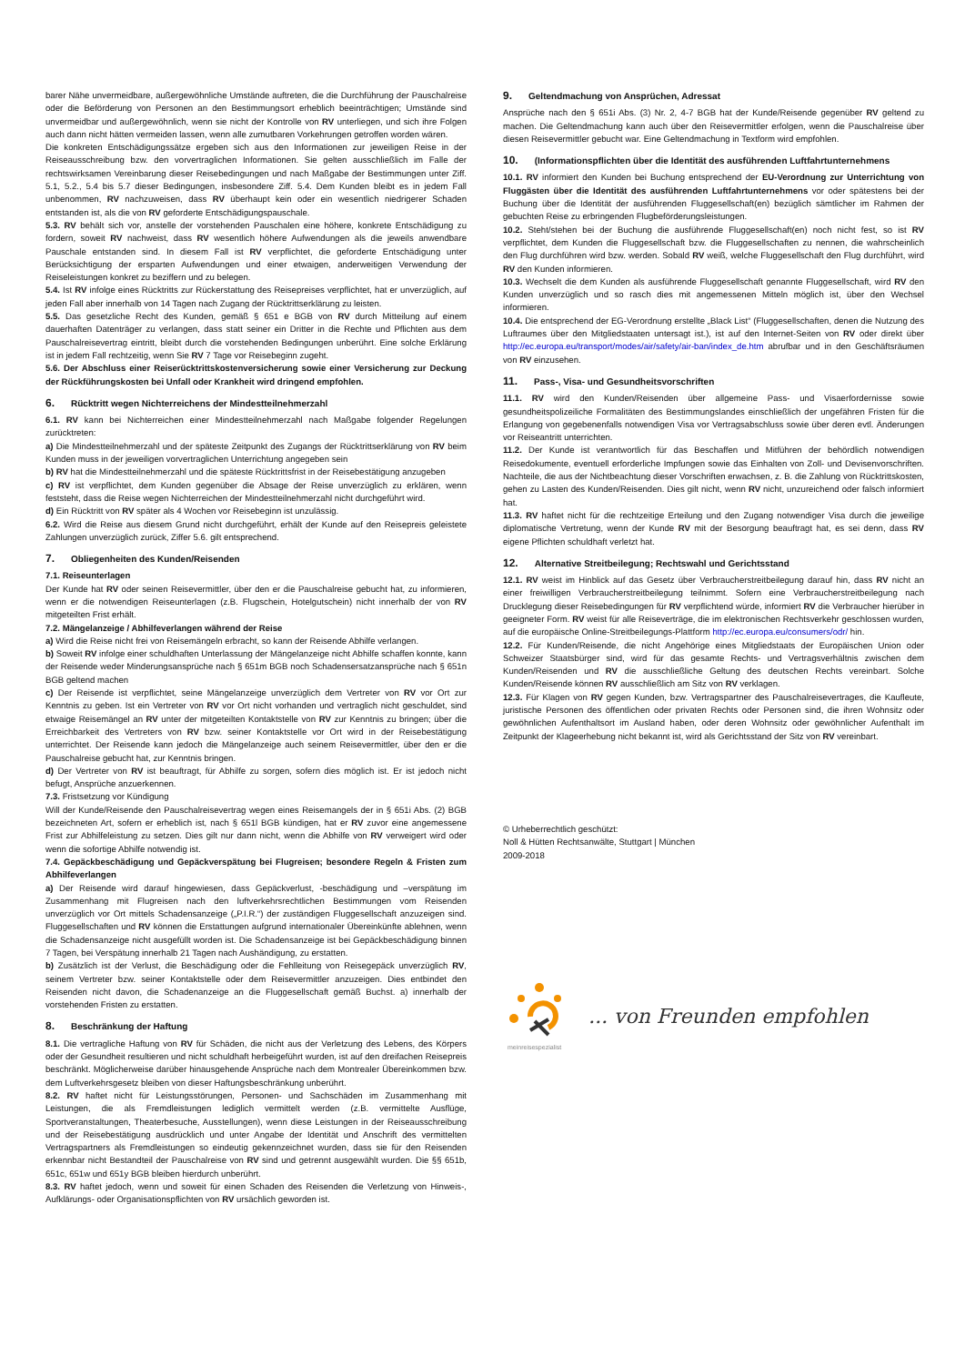barer Nähe unvermeidbare, außergewöhnliche Umstände auftreten, die die Durchführung der Pauschalreise oder die Beförderung von Personen an den Bestimmungsort erheblich beeinträchtigen; Umstände sind unvermeidbar und außergewöhnlich, wenn sie nicht der Kontrolle von RV unterliegen, und sich ihre Folgen auch dann nicht hätten vermeiden lassen, wenn alle zumutbaren Vorkehrungen getroffen worden wären.
Die konkreten Entschädigungssätze ergeben sich aus den Informationen zur jeweiligen Reise in der Reiseausschreibung bzw. den vorvertraglichen Informationen. Sie gelten ausschließlich im Falle der rechtswirksamen Vereinbarung dieser Reisebedingungen und nach Maßgabe der Bestimmungen unter Ziff. 5.1, 5.2., 5.4 bis 5.7 dieser Bedingungen, insbesondere Ziff. 5.4. Dem Kunden bleibt es in jedem Fall unbenommen, RV nachzuweisen, dass RV überhaupt kein oder ein wesentlich niedrigerer Schaden entstanden ist, als die von RV geforderte Entschädigungspauschale.
5.3. RV behält sich vor, anstelle der vorstehenden Pauschalen eine höhere, konkrete Entschädigung zu fordern, soweit RV nachweist, dass RV wesentlich höhere Aufwendungen als die jeweils anwendbare Pauschale entstanden sind. In diesem Fall ist RV verpflichtet, die geforderte Entschädigung unter Berücksichtigung der ersparten Aufwendungen und einer etwaigen, anderweitigen Verwendung der Reiseleistungen konkret zu beziffern und zu belegen.
5.4. Ist RV infolge eines Rücktritts zur Rückerstattung des Reisepreises verpflichtet, hat er unverzüglich, auf jeden Fall aber innerhalb von 14 Tagen nach Zugang der Rücktrittserklärung zu leisten.
5.5. Das gesetzliche Recht des Kunden, gemäß § 651 e BGB von RV durch Mitteilung auf einem dauerhaften Datenträger zu verlangen, dass statt seiner ein Dritter in die Rechte und Pflichten aus dem Pauschalreisevertrag eintritt, bleibt durch die vorstehenden Bedingungen unberührt. Eine solche Erklärung ist in jedem Fall rechtzeitig, wenn Sie RV 7 Tage vor Reisebeginn zugeht.
5.6. Der Abschluss einer Reiserücktrittskostenversicherung sowie einer Versicherung zur Deckung der Rückführungskosten bei Unfall oder Krankheit wird dringend empfohlen.
6. Rücktritt wegen Nichterreichens der Mindestteilnehmerzahl
6.1. RV kann bei Nichterreichen einer Mindestteilnehmerzahl nach Maßgabe folgender Regelungen zurücktreten:
a) Die Mindestteilnehmerzahl und der späteste Zeitpunkt des Zugangs der Rücktrittserklärung von RV beim Kunden muss in der jeweiligen vorvertraglichen Unterrichtung angegeben sein
b) RV hat die Mindestteilnehmerzahl und die späteste Rücktrittsfrist in der Reisebestätigung anzugeben
c) RV ist verpflichtet, dem Kunden gegenüber die Absage der Reise unverzüglich zu erklären, wenn feststeht, dass die Reise wegen Nichterreichen der Mindestteilnehmerzahl nicht durchgeführt wird.
d) Ein Rücktritt von RV später als 4 Wochen vor Reisebeginn ist unzulässig.
6.2. Wird die Reise aus diesem Grund nicht durchgeführt, erhält der Kunde auf den Reisepreis geleistete Zahlungen unverzüglich zurück, Ziffer 5.6. gilt entsprechend.
7. Obliegenheiten des Kunden/Reisenden
7.1. Reiseunterlagen
Der Kunde hat RV oder seinen Reisevermittler, über den er die Pauschalreise gebucht hat, zu informieren, wenn er die notwendigen Reiseunterlagen (z.B. Flugschein, Hotelgutschein) nicht innerhalb der von RV mitgeteilten Frist erhält.
7.2. Mängelanzeige / Abhilfeverlangen während der Reise
a) Wird die Reise nicht frei von Reisemängeln erbracht, so kann der Reisende Abhilfe verlangen.
b) Soweit RV infolge einer schuldhaften Unterlassung der Mängelanzeige nicht Abhilfe schaffen konnte, kann der Reisende weder Minderungsansprüche nach § 651m BGB noch Schadensersatzansprüche nach § 651n BGB geltend machen
c) Der Reisende ist verpflichtet, seine Mängelanzeige unverzüglich dem Vertreter von RV vor Ort zur Kenntnis zu geben. Ist ein Vertreter von RV vor Ort nicht vorhanden und vertraglich nicht geschuldet, sind etwaige Reisemängel an RV unter der mitgeteilten Kontaktstelle von RV zur Kenntnis zu bringen; über die Erreichbarkeit des Vertreters von RV bzw. seiner Kontaktstelle vor Ort wird in der Reisebestätigung unterrichtet. Der Reisende kann jedoch die Mängelanzeige auch seinem Reisevermittler, über den er die Pauschalreise gebucht hat, zur Kenntnis bringen.
d) Der Vertreter von RV ist beauftragt, für Abhilfe zu sorgen, sofern dies möglich ist. Er ist jedoch nicht befugt, Ansprüche anzuerkennen.
7.3. Fristsetzung vor Kündigung
Will der Kunde/Reisende den Pauschalreisevertrag wegen eines Reisemangels der in § 651i Abs. (2) BGB bezeichneten Art, sofern er erheblich ist, nach § 651l BGB kündigen, hat er RV zuvor eine angemessene Frist zur Abhilfeleistung zu setzen. Dies gilt nur dann nicht, wenn die Abhilfe von RV verweigert wird oder wenn die sofortige Abhilfe notwendig ist.
7.4. Gepäckbeschädigung und Gepäckverspätung bei Flugreisen; besondere Regeln & Fristen zum Abhilfeverlangen
a) Der Reisende wird darauf hingewiesen, dass Gepäckverlust, -beschädigung und –verspätung im Zusammenhang mit Flugreisen nach den luftverkehrsrechtlichen Bestimmungen vom Reisenden unverzüglich vor Ort mittels Schadensanzeige („P.I.R.“) der zuständigen Fluggesellschaft anzuzeigen sind. Fluggesellschaften und RV können die Erstattungen aufgrund internationaler Übereinkünfte ablehnen, wenn die Schadensanzeige nicht ausgefüllt worden ist. Die Schadensanzeige ist bei Gepäckbeschädigung binnen 7 Tagen, bei Verspätung innerhalb 21 Tagen nach Aushändigung, zu erstatten.
b) Zusätzlich ist der Verlust, die Beschädigung oder die Fehlleitung von Reisegepäck unverzüglich RV, seinem Vertreter bzw. seiner Kontaktstelle oder dem Reisevermittler anzuzeigen. Dies entbindet den Reisenden nicht davon, die Schadenanzeige an die Fluggesellschaft gemäß Buchst. a) innerhalb der vorstehenden Fristen zu erstatten.
8. Beschränkung der Haftung
8.1. Die vertragliche Haftung von RV für Schäden, die nicht aus der Verletzung des Lebens, des Körpers oder der Gesundheit resultieren und nicht schuldhaft herbeigeführt wurden, ist auf den dreifachen Reisepreis beschränkt. Möglicherweise darüber hinausgehende Ansprüche nach dem Montrealer Übereinkommen bzw. dem Luftverkehrsgesetz bleiben von dieser Haftungsbeschränkung unberührt.
8.2. RV haftet nicht für Leistungsstörungen, Personen- und Sachschäden im Zusammenhang mit Leistungen, die als Fremdleistungen lediglich vermittelt werden (z.B. vermittelte Ausflüge, Sportveranstaltungen, Theaterbesuche, Ausstellungen), wenn diese Leistungen in der Reiseausschreibung und der Reisebestätigung ausdrücklich und unter Angabe der Identität und Anschrift des vermittelten Vertragspartners als Fremdleistungen so eindeutig gekennzeichnet wurden, dass sie für den Reisenden erkennbar nicht Bestandteil der Pauschalreise von RV sind und getrennt ausgewählt wurden. Die §§ 651b, 651c, 651w und 651y BGB bleiben hierdurch unberührt.
8.3. RV haftet jedoch, wenn und soweit für einen Schaden des Reisenden die Verletzung von Hinweis-, Aufklärungs- oder Organisationspflichten von RV ursächlich geworden ist.
9. Geltendmachung von Ansprüchen, Adressat
Ansprüche nach den § 651i Abs. (3) Nr. 2, 4-7 BGB hat der Kunde/Reisende gegenüber RV geltend zu machen. Die Geltendmachung kann auch über den Reisevermittler erfolgen, wenn die Pauschalreise über diesen Reisevermittler gebucht war. Eine Geltendmachung in Textform wird empfohlen.
10. (Informationspflichten über die Identität des ausführenden Luftfahrtunternehmens
10.1. RV informiert den Kunden bei Buchung entsprechend der EU-Verordnung zur Unterrichtung von Fluggästen über die Identität des ausführenden Luftfahrtunternehmens vor oder spätestens bei der Buchung über die Identität der ausführenden Fluggesellschaft(en) bezüglich sämtlicher im Rahmen der gebuchten Reise zu erbringenden Flugbeförderungsleistungen.
10.2. Steht/stehen bei der Buchung die ausführende Fluggesellschaft(en) noch nicht fest, so ist RV verpflichtet, dem Kunden die Fluggesellschaft bzw. die Fluggesellschaften zu nennen, die wahrscheinlich den Flug durchführen wird bzw. werden. Sobald RV weiß, welche Fluggesellschaft den Flug durchführt, wird RV den Kunden informieren.
10.3. Wechselt die dem Kunden als ausführende Fluggesellschaft genannte Fluggesellschaft, wird RV den Kunden unverzüglich und so rasch dies mit angemessenen Mitteln möglich ist, über den Wechsel informieren.
10.4. Die entsprechend der EG-Verordnung erstellte „Black List“ (Fluggesellschaften, denen die Nutzung des Luftraumes über den Mitgliedstaaten untersagt ist.), ist auf den Internet-Seiten von RV oder direkt über http://ec.europa.eu/transport/modes/air/safety/air-ban/index_de.htm abrufbar und in den Geschäftsräumen von RV einzusehen.
11. Pass-, Visa- und Gesundheitsvorschriften
11.1. RV wird den Kunden/Reisenden über allgemeine Pass- und Visaerfordernisse sowie gesundheitspolizeiliche Formalitäten des Bestimmungslandes einschließlich der ungefähren Fristen für die Erlangung von gegebenenfalls notwendigen Visa vor Vertragsabschluss sowie über deren evtl. Änderungen vor Reiseantritt unterrichten.
11.2. Der Kunde ist verantwortlich für das Beschaffen und Mitführen der behördlich notwendigen Reisedokumente, eventuell erforderliche Impfungen sowie das Einhalten von Zoll- und Devisenvorschriften. Nachteile, die aus der Nichtbeachtung dieser Vorschriften erwachsen, z. B. die Zahlung von Rücktrittskosten, gehen zu Lasten des Kunden/Reisenden. Dies gilt nicht, wenn RV nicht, unzureichend oder falsch informiert hat.
11.3. RV haftet nicht für die rechtzeitige Erteilung und den Zugang notwendiger Visa durch die jeweilige diplomatische Vertretung, wenn der Kunde RV mit der Besorgung beauftragt hat, es sei denn, dass RV eigene Pflichten schuldhaft verletzt hat.
12. Alternative Streitbeilegung; Rechtswahl und Gerichtsstand
12.1. RV weist im Hinblick auf das Gesetz über Verbraucherstreitbeilegung darauf hin, dass RV nicht an einer freiwilligen Verbraucherstreitbeilegung teilnimmt. Sofern eine Verbraucherstreitbeilegung nach Drucklegung dieser Reisebedingungen für RV verpflichtend würde, informiert RV die Verbraucher hierüber in geeigneter Form. RV weist für alle Reiseverträge, die im elektronischen Rechtsverkehr geschlossen wurden, auf die europäische Online-Streitbeilegungs-Plattform http://ec.europa.eu/consumers/odr/ hin.
12.2. Für Kunden/Reisende, die nicht Angehörige eines Mitgliedstaats der Europäischen Union oder Schweizer Staatsbürger sind, wird für das gesamte Rechts- und Vertragsverhältnis zwischen dem Kunden/Reisenden und RV die ausschließliche Geltung des deutschen Rechts vereinbart. Solche Kunden/Reisende können RV ausschließlich am Sitz von RV verklagen.
12.3. Für Klagen von RV gegen Kunden, bzw. Vertragspartner des Pauschalreisevertrages, die Kaufleute, juristische Personen des öffentlichen oder privaten Rechts oder Personen sind, die ihren Wohnsitz oder gewöhnlichen Aufenthaltsort im Ausland haben, oder deren Wohnsitz oder gewöhnlicher Aufenthalt im Zeitpunkt der Klageerhebung nicht bekannt ist, wird als Gerichtsstand der Sitz von RV vereinbart.
© Urheberrechtlich geschützt:
Noll & Hütten Rechtsanwälte, Stuttgart | München
2009-2018
meinreisespezialist
... von Freunden empfohlen